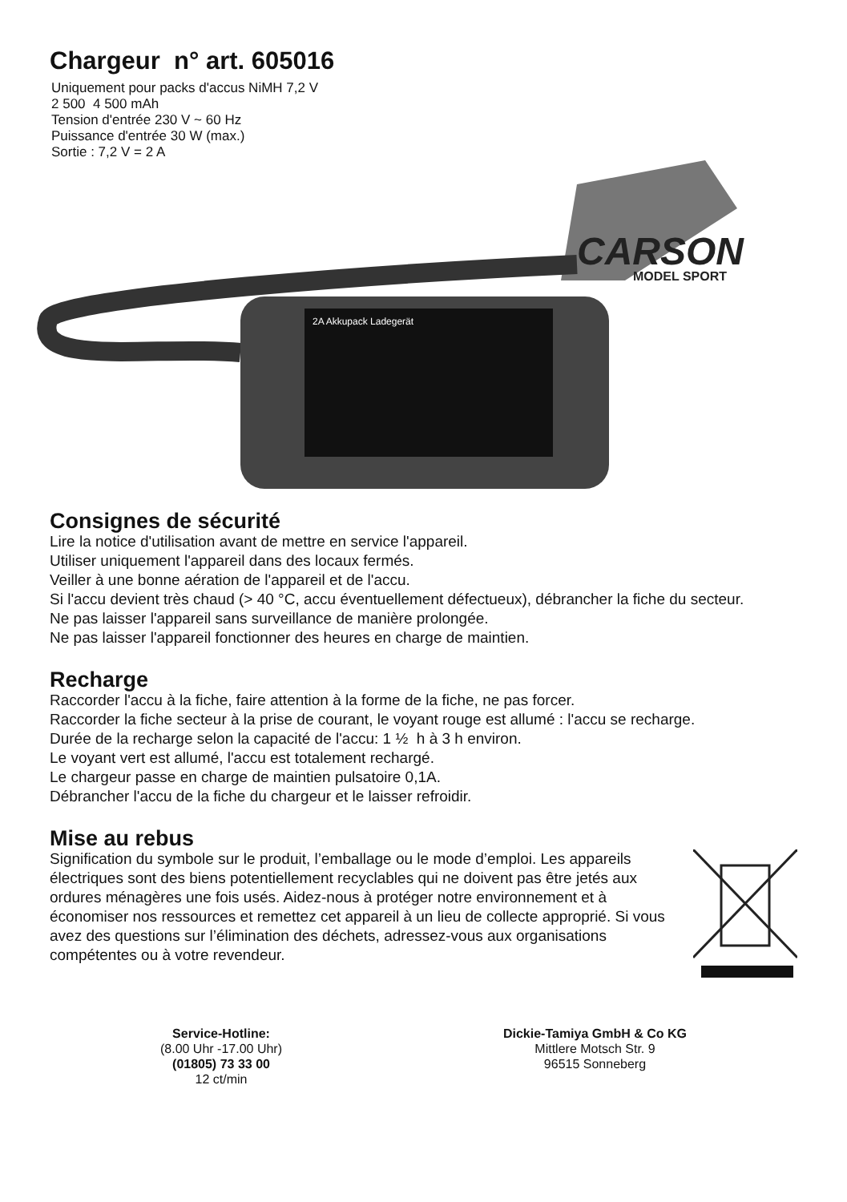Chargeur n° art. 605016
Uniquement pour packs d'accus NiMH 7,2 V
2 500 4 500 mAh
Tension d'entrée 230 V ~ 60 Hz
Puissance d'entrée 30 W (max.)
Sortie : 7,2 V = 2 A
2A Akkupack Ladegerät
CARSON
MODEL SPORT
Consignes de sécurité
Lire la notice d'utilisation avant de mettre en service l'appareil.
Utiliser uniquement l'appareil dans des locaux fermés.
Veiller à une bonne aération de l'appareil et de l'accu.
Si l'accu devient très chaud (> 40 °C, accu éventuellement défectueux), débrancher la fiche du secteur.
Ne pas laisser l'appareil sans surveillance de manière prolongée.
Ne pas laisser l'appareil fonctionner des heures en charge de maintien.
Recharge
Raccorder l'accu à la fiche, faire attention à la forme de la fiche, ne pas forcer.
Raccorder la fiche secteur à la prise de courant, le voyant rouge est allumé : l'accu se recharge.
Durée de la recharge selon la capacité de l'accu: 1 ½ h à 3 h environ.
Le voyant vert est allumé, l'accu est totalement rechargé.
Le chargeur passe en charge de maintien pulsatoire 0,1A.
Débrancher l'accu de la fiche du chargeur et le laisser refroidir.
Mise au rebus
Signification du symbole sur le produit, l’emballage ou le mode d’emploi. Les appareils électriques sont des biens potentiellement recyclables qui ne doivent pas être jetés aux ordures ménagères une fois usés. Aidez-nous à protéger notre environnement et à économiser nos ressources et remettez cet appareil à un lieu de collecte approprié. Si vous avez des questions sur l’élimination des déchets, adressez-vous aux organisations compétentes ou à votre revendeur.
Service-Hotline:
(8.00 Uhr -17.00 Uhr)
(01805) 73 33 00
12 ct/min
Dickie-Tamiya GmbH & Co KG
Mittlere Motsch Str. 9
96515 Sonneberg